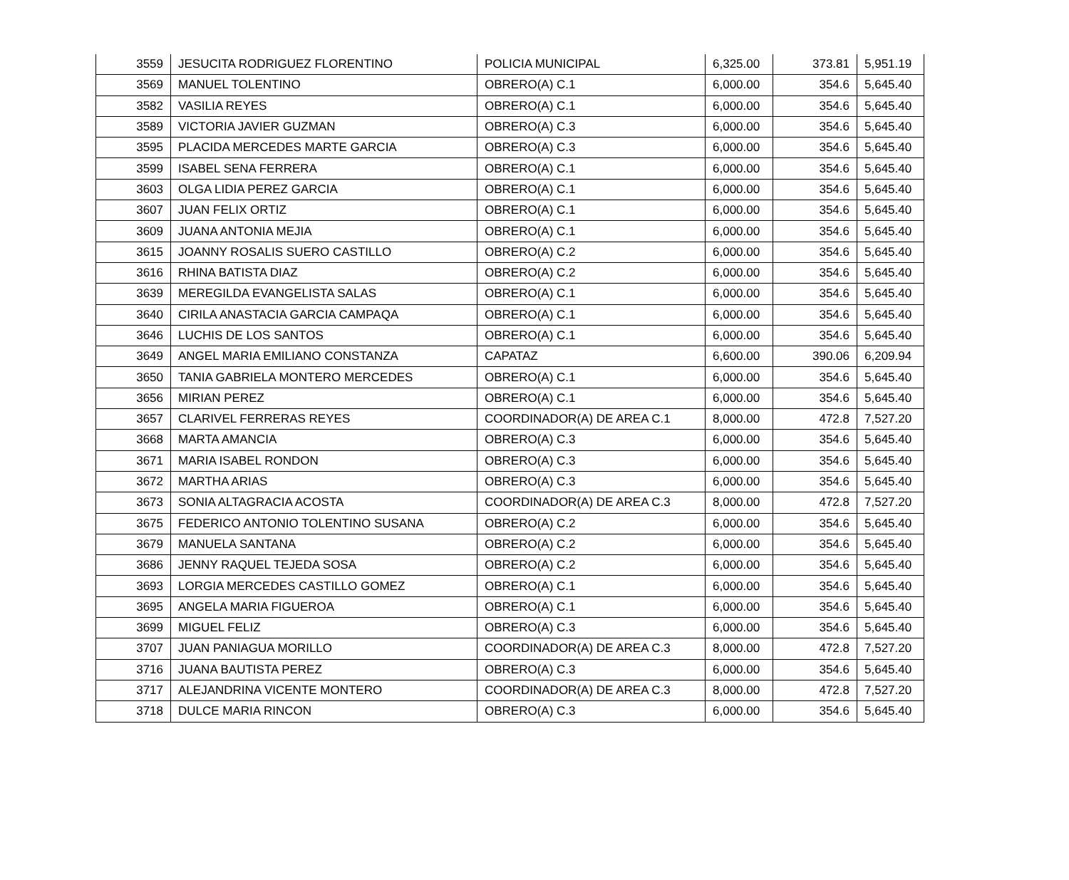| 3559 | JESUCITA RODRIGUEZ FLORENTINO | POLICIA MUNICIPAL | 6,325.00 | 373.81 | 5,951.19 |
| 3569 | MANUEL TOLENTINO | OBRERO(A) C.1 | 6,000.00 | 354.6 | 5,645.40 |
| 3582 | VASILIA REYES | OBRERO(A) C.1 | 6,000.00 | 354.6 | 5,645.40 |
| 3589 | VICTORIA JAVIER GUZMAN | OBRERO(A) C.3 | 6,000.00 | 354.6 | 5,645.40 |
| 3595 | PLACIDA MERCEDES MARTE GARCIA | OBRERO(A) C.3 | 6,000.00 | 354.6 | 5,645.40 |
| 3599 | ISABEL SENA FERRERA | OBRERO(A) C.1 | 6,000.00 | 354.6 | 5,645.40 |
| 3603 | OLGA LIDIA PEREZ GARCIA | OBRERO(A) C.1 | 6,000.00 | 354.6 | 5,645.40 |
| 3607 | JUAN FELIX ORTIZ | OBRERO(A) C.1 | 6,000.00 | 354.6 | 5,645.40 |
| 3609 | JUANA ANTONIA MEJIA | OBRERO(A) C.1 | 6,000.00 | 354.6 | 5,645.40 |
| 3615 | JOANNY ROSALIS SUERO CASTILLO | OBRERO(A) C.2 | 6,000.00 | 354.6 | 5,645.40 |
| 3616 | RHINA BATISTA DIAZ | OBRERO(A) C.2 | 6,000.00 | 354.6 | 5,645.40 |
| 3639 | MEREGILDA EVANGELISTA SALAS | OBRERO(A) C.1 | 6,000.00 | 354.6 | 5,645.40 |
| 3640 | CIRILA ANASTACIA GARCIA CAMPAQA | OBRERO(A) C.1 | 6,000.00 | 354.6 | 5,645.40 |
| 3646 | LUCHIS DE LOS SANTOS | OBRERO(A) C.1 | 6,000.00 | 354.6 | 5,645.40 |
| 3649 | ANGEL MARIA EMILIANO CONSTANZA | CAPATAZ | 6,600.00 | 390.06 | 6,209.94 |
| 3650 | TANIA GABRIELA MONTERO MERCEDES | OBRERO(A) C.1 | 6,000.00 | 354.6 | 5,645.40 |
| 3656 | MIRIAN PEREZ | OBRERO(A) C.1 | 6,000.00 | 354.6 | 5,645.40 |
| 3657 | CLARIVEL FERRERAS REYES | COORDINADOR(A) DE AREA C.1 | 8,000.00 | 472.8 | 7,527.20 |
| 3668 | MARTA AMANCIA | OBRERO(A) C.3 | 6,000.00 | 354.6 | 5,645.40 |
| 3671 | MARIA ISABEL RONDON | OBRERO(A) C.3 | 6,000.00 | 354.6 | 5,645.40 |
| 3672 | MARTHA ARIAS | OBRERO(A) C.3 | 6,000.00 | 354.6 | 5,645.40 |
| 3673 | SONIA ALTAGRACIA ACOSTA | COORDINADOR(A) DE AREA C.3 | 8,000.00 | 472.8 | 7,527.20 |
| 3675 | FEDERICO ANTONIO TOLENTINO SUSANA | OBRERO(A) C.2 | 6,000.00 | 354.6 | 5,645.40 |
| 3679 | MANUELA SANTANA | OBRERO(A) C.2 | 6,000.00 | 354.6 | 5,645.40 |
| 3686 | JENNY RAQUEL TEJEDA SOSA | OBRERO(A) C.2 | 6,000.00 | 354.6 | 5,645.40 |
| 3693 | LORGIA MERCEDES CASTILLO GOMEZ | OBRERO(A) C.1 | 6,000.00 | 354.6 | 5,645.40 |
| 3695 | ANGELA MARIA FIGUEROA | OBRERO(A) C.1 | 6,000.00 | 354.6 | 5,645.40 |
| 3699 | MIGUEL FELIZ | OBRERO(A) C.3 | 6,000.00 | 354.6 | 5,645.40 |
| 3707 | JUAN PANIAGUA MORILLO | COORDINADOR(A) DE AREA C.3 | 8,000.00 | 472.8 | 7,527.20 |
| 3716 | JUANA BAUTISTA PEREZ | OBRERO(A) C.3 | 6,000.00 | 354.6 | 5,645.40 |
| 3717 | ALEJANDRINA VICENTE MONTERO | COORDINADOR(A) DE AREA C.3 | 8,000.00 | 472.8 | 7,527.20 |
| 3718 | DULCE MARIA RINCON | OBRERO(A) C.3 | 6,000.00 | 354.6 | 5,645.40 |